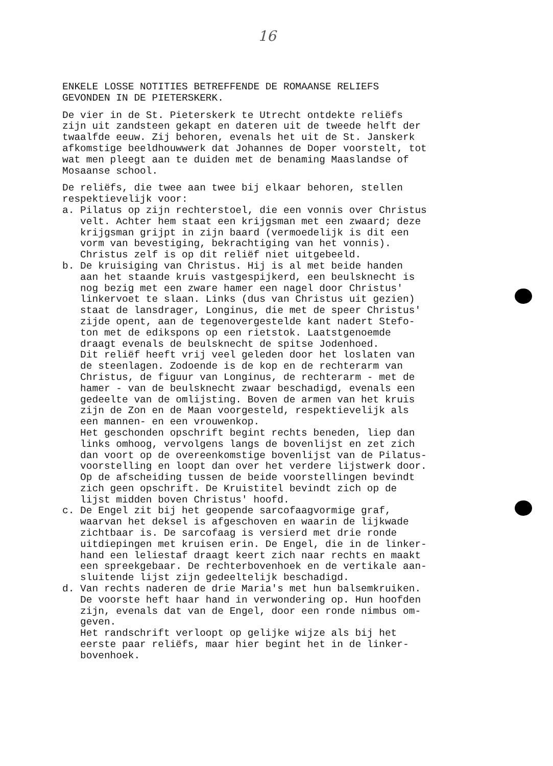16
ENKELE LOSSE NOTITIES BETREFFENDE DE ROMAANSE RELIEFS GEVONDEN IN DE PIETERSKERK.
De vier in de St. Pieterskerk te Utrecht ontdekte reliëfs zijn uit zandsteen gekapt en dateren uit de tweede helft der twaalfde eeuw. Zij behoren, evenals het uit de St. Janskerk afkomstige beeldhouwwerk dat Johannes de Doper voorstelt, tot wat men pleegt aan te duiden met de benaming Maaslandse of Mosaanse school.
De reliëfs, die twee aan twee bij elkaar behoren, stellen respektievelijk voor: a. Pilatus op zijn rechterstoel, die een vonnis over Christus velt. Achter hem staat een krijgsman met een zwaard; deze krijgsman grijpt in zijn baard (vermoedelijk is dit een vorm van bevestiging, bekrachtiging van het vonnis). Christus zelf is op dit reliëf niet uitgebeeld. b. De kruisiging van Christus. Hij is al met beide handen aan het staande kruis vastgespijkerd, een beulsknecht is nog bezig met een zware hamer een nagel door Christus' linkervoet te slaan. Links (dus van Christus uit gezien) staat de lansdrager, Longinus, die met de speer Christus' zijde opent, aan de tegenovergestelde kant nadert Stefo- ton met de edikspons op een rietstok. Laatstgenoemde draagt evenals de beulsknecht de spitse Jodenhoed. Dit reliëf heeft vrij veel geleden door het loslaten van de steenlagen. Zodoende is de kop en de rechterarm van Christus, de figuur van Longinus, de rechterarm - met de hamer - van de beulsknecht zwaar beschadigd, evenals een gedeelte van de omlijsting. Boven de armen van het kruis zijn de Zon en de Maan voorgesteld, respektievelijk als een mannen- en een vrouwenkop. Het geschonden opschrift begint rechts beneden, liep dan links omhoog, vervolgens langs de bovenlijst en zet zich dan voort op de overeenkomstige bovenlijst van de Pilatus- voorstelling en loopt dan over het verdere lijstwerk door. Op de afscheiding tussen de beide voorstellingen bevindt zich geen opschrift. De Kruistitel bevindt zich op de lijst midden boven Christus' hoofd. c. De Engel zit bij het geopende sarcofaagvormige graf, waarvan het deksel is afgeschoven en waarin de lijkwade zichtbaar is. De sarcofaag is versierd met drie ronde uitdiepingen met kruisen erin. De Engel, die in de linker- hand een leliestaf draagt keert zich naar rechts en maakt een spreekgebaar. De rechterbovenhoek en de vertikale aan- sluitende lijst zijn gedeeltelijk beschadigd. d. Van rechts naderen de drie Maria's met hun balsemkruiken. De voorste heft haar hand in verwondering op. Hun hoofden zijn, evenals dat van de Engel, door een ronde nimbus om- geven. Het randschrift verloopt op gelijke wijze als bij het eerste paar reliëfs, maar hier begint het in de linker- bovenhoek.